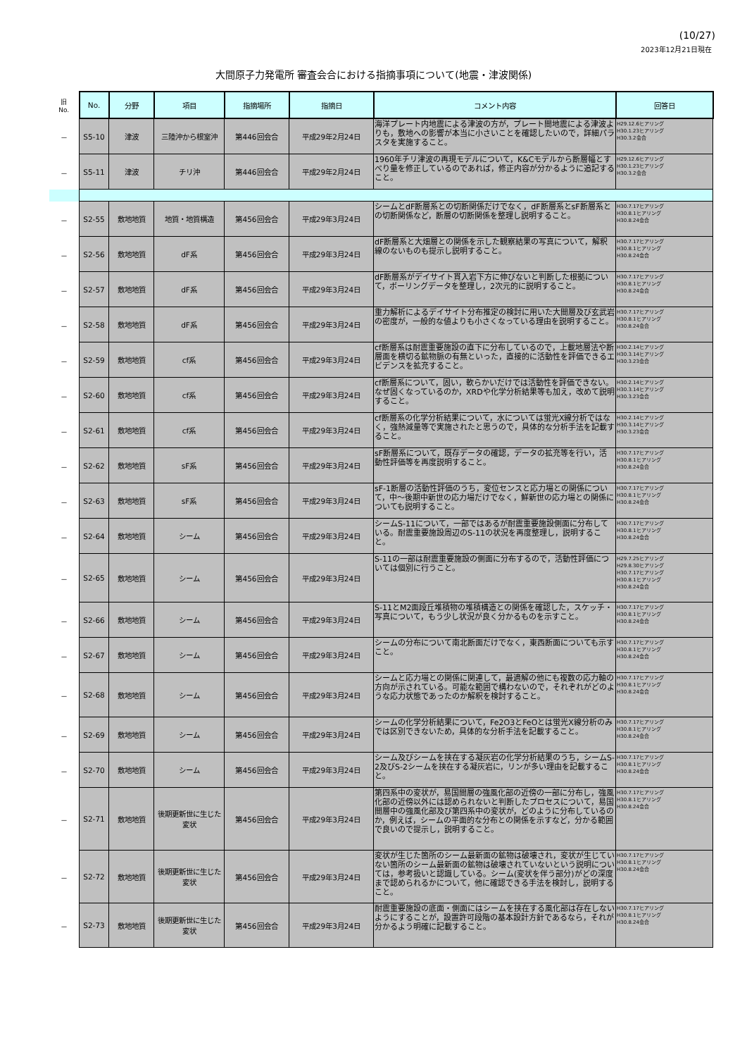(10/27)
2023年12月21日現在
大間原子力発電所 審査会合における指摘事項について(地震・津波関係)
| 旧 No. | No. | 分野 | 項目 | 指摘場所 | 指摘日 | コメント内容 | 回答日 |
| --- | --- | --- | --- | --- | --- | --- | --- |
| － | S5-10 | 津波 | 三陸沖から根室沖 | 第446回会合 | 平成29年2月24日 | 海洋プレート内地震による津波の方が，プレート間地震による津波よりも，敷地への影響が本当に小さいことを確認したいので，詳細パラスタを実施すること。 | H29.12.6ヒアリング H30.1.23ヒアリング H30.3.2会合 |
| － | S5-11 | 津波 | チリ沖 | 第446回会合 | 平成29年2月24日 | 1960年チリ津波の再現モデルについて，K&Cモデルから断層幅とすべり量を修正しているのであれば，修正内容が分かるように追記すること。 | H29.12.6ヒアリング H30.1.23ヒアリング H30.3.2会合 |
| － | S2-55 | 敷地地質 | 地質・地質構造 | 第456回会合 | 平成29年3月24日 | シームとdF断層系との切断関係だけでなく，dF断層系とsF断層系との切断関係など，断層の切断関係を整理し説明すること。 | H30.7.17ヒアリング H30.8.1ヒアリング H30.8.24会合 |
| － | S2-56 | 敷地地質 | dF系 | 第456回会合 | 平成29年3月24日 | dF断層系と大畑層との関係を示した観察結果の写真について，解釈線のないものも提示し説明すること。 | H30.7.17ヒアリング H30.8.1ヒアリング H30.8.24会合 |
| － | S2-57 | 敷地地質 | dF系 | 第456回会合 | 平成29年3月24日 | dF断層系がデイサイト貫入岩下方に伸びないと判断した根拠について，ボーリングデータを整理し，2次元的に説明すること。 | H30.7.17ヒアリング H30.8.1ヒアリング H30.8.24会合 |
| － | S2-58 | 敷地地質 | dF系 | 第456回会合 | 平成29年3月24日 | 重力解析によるデイサイト分布推定の検討に用いた大間層及び玄武岩の密度が，一般的な値よりも小さくなっている理由を説明すること。 | H30.7.17ヒアリング H30.8.1ヒアリング H30.8.24会合 |
| － | S2-59 | 敷地地質 | cf系 | 第456回会合 | 平成29年3月24日 | cf断層系は耐震重要施設の直下に分布しているので，上載地層法や断層面を横切る鉱物脈の有無といった，直接的に活動性を評価できるエビデンスを拡充すること。 | H30.2.14ヒアリング H30.3.14ヒアリング H30.3.23会合 |
| － | S2-60 | 敷地地質 | cf系 | 第456回会合 | 平成29年3月24日 | cf断層系について，固い，軟らかいだけでは活動性を評価できない。なぜ固くなっているのか，XRDや化学分析結果等も加え，改めて説明すること。 | H30.2.14ヒアリング H30.3.14ヒアリング H30.3.23会合 |
| － | S2-61 | 敷地地質 | cf系 | 第456回会合 | 平成29年3月24日 | cf断層系の化学分析結果について，水については蛍光X線分析ではなく，強熱減量等で実施されたと思うので，具体的な分析手法を記載すること。 | H30.2.14ヒアリング H30.3.14ヒアリング H30.3.23会合 |
| － | S2-62 | 敷地地質 | sF系 | 第456回会合 | 平成29年3月24日 | sF断層系について，既存データの確認，データの拡充等を行い，活動性評価等を再度説明すること。 | H30.7.17ヒアリング H30.8.1ヒアリング H30.8.24会合 |
| － | S2-63 | 敷地地質 | sF系 | 第456回会合 | 平成29年3月24日 | sF-1断層の活動性評価のうち，変位センスと応力場との関係について，中～後期中新世の応力場だけでなく，鮮新世の応力場との関係についても説明すること。 | H30.7.17ヒアリング H30.8.1ヒアリング H30.8.24会合 |
| － | S2-64 | 敷地地質 | シーム | 第456回会合 | 平成29年3月24日 | シームS-11について，一部ではあるが耐震重要施設側面に分布している。耐震重要施設周辺のS-11の状況を再度整理し，説明すること。 | H30.7.17ヒアリング H30.8.1ヒアリング H30.8.24会合 |
| － | S2-65 | 敷地地質 | シーム | 第456回会合 | 平成29年3月24日 | S-11の一部は耐震重要施設の側面に分布するので，活動性評価については個別に行うこと。 | H29.7.25ヒアリング H29.8.30ヒアリング H30.7.17ヒアリング H30.8.1ヒアリング H30.8.24会合 |
| － | S2-66 | 敷地地質 | シーム | 第456回会合 | 平成29年3月24日 | S-11とM2面段丘堆積物の堆積構造との関係を確認した，スケッチ・写真について，もう少し状況が良く分かるものを示すこと。 | H30.7.17ヒアリング H30.8.1ヒアリング H30.8.24会合 |
| － | S2-67 | 敷地地質 | シーム | 第456回会合 | 平成29年3月24日 | シームの分布について南北断面だけでなく，東西断面についても示すこと。 | H30.7.17ヒアリング H30.8.1ヒアリング H30.8.24会合 |
| － | S2-68 | 敷地地質 | シーム | 第456回会合 | 平成29年3月24日 | シームと応力場との関係に関連して，最適解の他にも複数の応力軸の方向が示されている。可能な範囲で構わないので，それぞれがどのような応力状態であったのか解釈を検討すること。 | H30.7.17ヒアリング H30.8.1ヒアリング H30.8.24会合 |
| － | S2-69 | 敷地地質 | シーム | 第456回会合 | 平成29年3月24日 | シームの化学分析結果について，Fe2O3とFeOとは蛍光X線分析のみでは区別できないため，具体的な分析手法を記載すること。 | H30.7.17ヒアリング H30.8.1ヒアリング H30.8.24会合 |
| － | S2-70 | 敷地地質 | シーム | 第456回会合 | 平成29年3月24日 | シーム及びシームを挟在する凝灰岩の化学分析結果のうち，シームS-2及びS-2シームを挟在する凝灰岩に，リンが多い理由を記載すること。 | H30.7.17ヒアリング H30.8.1ヒアリング H30.8.24会合 |
| － | S2-71 | 敷地地質 | 後期更新世に生じた変状 | 第456回会合 | 平成29年3月24日 | 第四系中の変状が，易国間層の強風化部の近傍の一部に分布し，強風化部の近傍以外には認められないと判断したプロセスについて，易国間層中の強風化部及び第四系中の変状が，どのように分布しているのか，例えば，シームの平面的な分布との関係を示すなど，分かる範囲で良いので提示し，説明すること。 | H30.7.17ヒアリング H30.8.1ヒアリング H30.8.24会合 |
| － | S2-72 | 敷地地質 | 後期更新世に生じた変状 | 第456回会合 | 平成29年3月24日 | 変状が生じた箇所のシーム最新面の鉱物は破壊され，変状が生じていない箇所のシーム最新面の鉱物は破壊されていないという説明については，参考扱いと認識している。シーム(変状を伴う部分)がどの深度まで認められるかについて，他に確認できる手法を検討し，説明すること。 | H30.7.17ヒアリング H30.8.1ヒアリング H30.8.24会合 |
| － | S2-73 | 敷地地質 | 後期更新世に生じた変状 | 第456回会合 | 平成29年3月24日 | 耐震重要施設の底面・側面にはシームを挟在する風化部は存在しないようにすることが，設置許可段階の基本設計方針であるなら，それが分かるよう明確に記載すること。 | H30.7.17ヒアリング H30.8.1ヒアリング H30.8.24会合 |